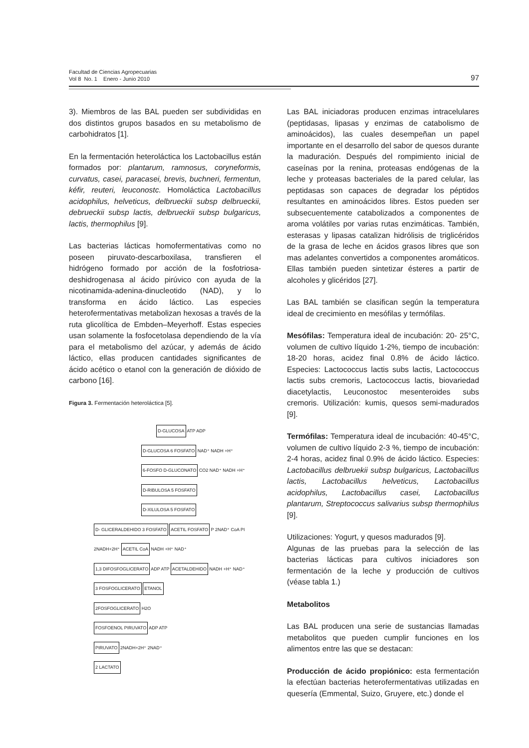Facultad de Ciencias Agropecuarias
Vol 8 No. 1 Enero - Junio 2010
97
3). Miembros de las BAL pueden ser subdivididas en dos distintos grupos basados en su metabolismo de carbohidratos [1].
En la fermentación heteroláctica los Lactobacillus están formados por: plantarum, ramnosus, coryneformis, curvatus, casei, paracasei, brevis, buchneri, fermentun, kéfir, reuteri, leuconostc. Homoláctica Lactobacillus acidophilus, helveticus, delbrueckii subsp delbrueckii, debrueckii subsp lactis, delbrueckii subsp bulgaricus, lactis, thermophilus [9].
Las bacterias lácticas homofermentativas como no poseen piruvato-descarboxilasa, transfieren el hidrógeno formado por acción de la fosfotriosa-deshidrogenasa al ácido pirúvico con ayuda de la nicotinamida-adenina-dinucleotido (NAD), y lo transforma en ácido láctico. Las especies heterofermentativas metabolizan hexosas a través de la ruta glicolítica de Embden–Meyerhoff. Estas especies usan solamente la fosfocetolasa dependiendo de la vía para el metabolismo del azúcar, y además de ácido láctico, ellas producen cantidades significantes de ácido acético o etanol con la generación de dióxido de carbono [16].
Figura 3. Fermentación heteroláctica [5].
D-GLUCOSA
ATP ADP
D-GLUCOSA 6 FOSFATO
NAD⁺ NADH +H⁺
6-FOSFO D-GLUCONATO
CO2 NAD⁺ NADH +H⁺
D-RIBULOSA 5 FOSFATO
D-XILULOSA 5 FOSFATO
D- GLICERALDEHIDO 3 FOSFATO ACETIL FOSFATO
P 2NAD⁺ CoA PI
2NADH+2H⁺
ACETIL CoA
NADH +H⁺ NAD⁺
1,3 DIFOSFOGLICERATO
ADP ATP
ACETALDEHIDO
NADH +H⁺ NAD⁺
3 FOSFOGLICERATO ETANOL
2FOSFOGLICERATO
H2O
FOSFOENOL PIRUVATO
ADP ATP
PIRUVATO
2NADH+2H⁺ 2NAD⁺
2 LACTATO
Las BAL iniciadoras producen enzimas intracelulares (peptidasas, lipasas y enzimas de catabolismo de aminoácidos), las cuales desempeñan un papel importante en el desarrollo del sabor de quesos durante la maduración. Después del rompimiento inicial de caseínas por la renina, proteasas endógenas de la leche y proteasas bacteriales de la pared celular, las peptidasas son capaces de degradar los péptidos resultantes en aminoácidos libres. Estos pueden ser subsecuentemente catabolizados a componentes de aroma volátiles por varias rutas enzimáticas. También, esterasas y lipasas catalizan hidrólisis de triglicéridos de la grasa de leche en ácidos grasos libres que son mas adelantes convertidos a componentes aromáticos. Ellas también pueden sintetizar ésteres a partir de alcoholes y glicéridos [27].
Las BAL también se clasifican según la temperatura ideal de crecimiento en mesófilas y termófilas.
Mesófilas: Temperatura ideal de incubación: 20- 25°C, volumen de cultivo líquido 1-2%, tiempo de incubación: 18-20 horas, acidez final 0.8% de ácido láctico. Especies: Lactococcus lactis subs lactis, Lactococcus lactis subs cremoris, Lactococcus lactis, biovariedad diacetylactis, Leuconostoc mesenteroides subs cremoris. Utilización: kumis, quesos semi-madurados [9].
Termófilas: Temperatura ideal de incubación: 40-45°C, volumen de cultivo líquido 2-3 %, tiempo de incubación: 2-4 horas, acidez final 0.9% de ácido láctico. Especies: Lactobacillus delbruekii subsp bulgaricus, Lactobacillus lactis, Lactobacillus helveticus, Lactobacillus acidophilus, Lactobacillus casei, Lactobacillus plantarum, Streptococcus salivarius subsp thermophilus [9].
Utilizaciones: Yogurt, y quesos madurados [9].
Algunas de las pruebas para la selección de las bacterias lácticas para cultivos iniciadores son fermentación de la leche y producción de cultivos (véase tabla 1.)
Metabolitos
Las BAL producen una serie de sustancias llamadas metabolitos que pueden cumplir funciones en los alimentos entre las que se destacan:
Producción de ácido propiónico: esta fermentación la efectúan bacterias heterofermentativas utilizadas en quesería (Emmental, Suizo, Gruyere, etc.) donde el